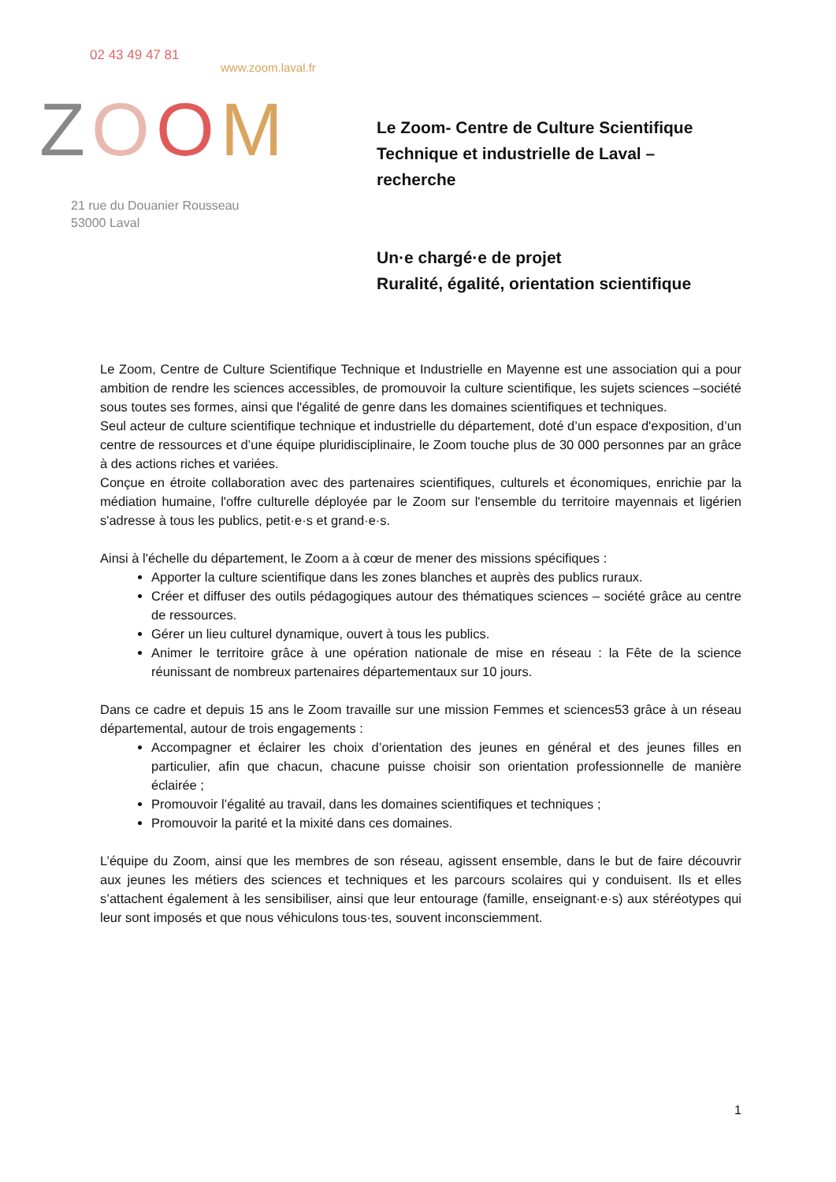02 43 49 47 81
www.zoom.laval.fr
ZOOM
21 rue du Douanier Rousseau
53000 Laval
Le Zoom- Centre de Culture Scientifique
Technique et industrielle de Laval –
recherche
Un·e chargé·e de projet
Ruralité, égalité, orientation scientifique
Le Zoom, Centre de Culture Scientifique Technique et Industrielle en Mayenne est une association qui a pour ambition de rendre les sciences accessibles, de promouvoir la culture scientifique, les sujets sciences –société sous toutes ses formes, ainsi que l'égalité de genre dans les domaines scientifiques et techniques.
Seul acteur de culture scientifique technique et industrielle du département, doté d’un espace d'exposition, d’un centre de ressources et d’une équipe pluridisciplinaire, le Zoom touche plus de 30 000 personnes par an grâce à des actions riches et variées.
Conçue en étroite collaboration avec des partenaires scientifiques, culturels et économiques, enrichie par la médiation humaine, l'offre culturelle déployée par le Zoom sur l'ensemble du territoire mayennais et ligérien s'adresse à tous les publics, petit·e·s et grand·e·s.
Ainsi à l'échelle du département, le Zoom a à cœur de mener des missions spécifiques :
Apporter la culture scientifique dans les zones blanches et auprès des publics ruraux.
Créer et diffuser des outils pédagogiques autour des thématiques sciences – société grâce au centre de ressources.
Gérer un lieu culturel dynamique, ouvert à tous les publics.
Animer le territoire grâce à une opération nationale de mise en réseau : la Fête de la science réunissant de nombreux partenaires départementaux sur 10 jours.
Dans ce cadre et depuis 15 ans le Zoom travaille sur une mission Femmes et sciences53 grâce à un réseau départemental, autour de trois engagements :
Accompagner et éclairer les choix d’orientation des jeunes en général et des jeunes filles en particulier, afin que chacun, chacune puisse choisir son orientation professionnelle de manière éclairée ;
Promouvoir l’égalité au travail, dans les domaines scientifiques et techniques ;
Promouvoir la parité et la mixité dans ces domaines.
L’équipe du Zoom, ainsi que les membres de son réseau, agissent ensemble, dans le but de faire découvrir aux jeunes les métiers des sciences et techniques et les parcours scolaires qui y conduisent. Ils et elles s’attachent également à les sensibiliser, ainsi que leur entourage (famille, enseignant·e·s) aux stéréotypes qui leur sont imposés et que nous véhiculons tous·tes, souvent inconsciemment.
1